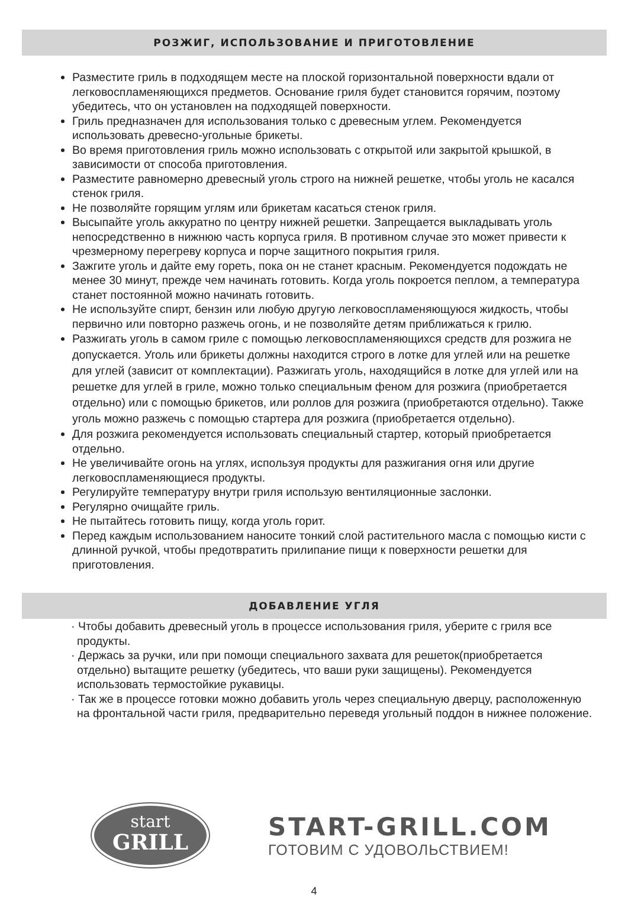РОЗЖИГ, ИСПОЛЬЗОВАНИЕ И ПРИГОТОВЛЕНИЕ
Разместите гриль в подходящем месте на плоской горизонтальной поверхности вдали от легковоспламеняющихся предметов. Основание гриля будет становится горячим, поэтому убедитесь, что он установлен на подходящей поверхности.
Гриль предназначен для использования только с древесным углем. Рекомендуется использовать древесно-угольные брикеты.
Во время приготовления гриль можно использовать с открытой или закрытой крышкой, в зависимости от способа приготовления.
Разместите равномерно древесный уголь строго на нижней решетке, чтобы уголь не касался стенок гриля.
Не позволяйте горящим углям или брикетам касаться стенок гриля.
Высыпайте уголь аккуратно по центру нижней решетки. Запрещается выкладывать уголь непосредственно в нижнюю часть корпуса гриля. В противном случае это может привести к чрезмерному перегреву корпуса и порче защитного покрытия гриля.
Зажгите уголь и дайте ему гореть, пока он не станет красным. Рекомендуется подождать не менее 30 минут, прежде чем начинать готовить. Когда уголь покроется пеплом, а температура станет постоянной можно начинать готовить.
Не используйте спирт, бензин или любую другую легковоспламеняющуюся жидкость, чтобы первично или повторно разжечь огонь, и не позволяйте детям приближаться к грилю.
Разжигать уголь в самом гриле с помощью легковоспламеняющихся средств для розжига не допускается. Уголь или брикеты должны находится строго в лотке для углей или на решетке для углей (зависит от комплектации). Разжигать уголь, находящийся в лотке для углей или на решетке для углей в гриле, можно только специальным феном для розжига (приобретается отдельно) или с помощью брикетов, или роллов для розжига (приобретаются отдельно). Также уголь можно разжечь с помощью стартера для розжига (приобретается отдельно).
Для розжига рекомендуется использовать специальный стартер, который приобретается отдельно.
Не увеличивайте огонь на углях, используя продукты для разжигания огня или другие легковоспламеняющиеся продукты.
Регулируйте температуру внутри гриля использую вентиляционные заслонки.
Регулярно очищайте гриль.
Не пытайтесь готовить пищу, когда уголь горит.
Перед каждым использованием наносите тонкий слой растительного масла с помощью кисти с длинной ручкой, чтобы предотвратить прилипание пищи к поверхности решетки для приготовления.
ДОБАВЛЕНИЕ УГЛЯ
· Чтобы добавить древесный уголь в процессе использования гриля, уберите с гриля все продукты.
· Держась за ручки, или при помощи специального захвата для решеток(приобретается отдельно) вытащите решетку (убедитесь, что ваши руки защищены). Рекомендуется использовать термостойкие рукавицы.
· Так же в процессе готовки можно добавить уголь через специальную дверцу, расположенную на фронтальной части гриля, предварительно переведя угольный поддон в нижнее положение.
start
GRILL
START-GRILL.COM
ГОТОВИМ С УДОВОЛЬСТВИЕМ!
4